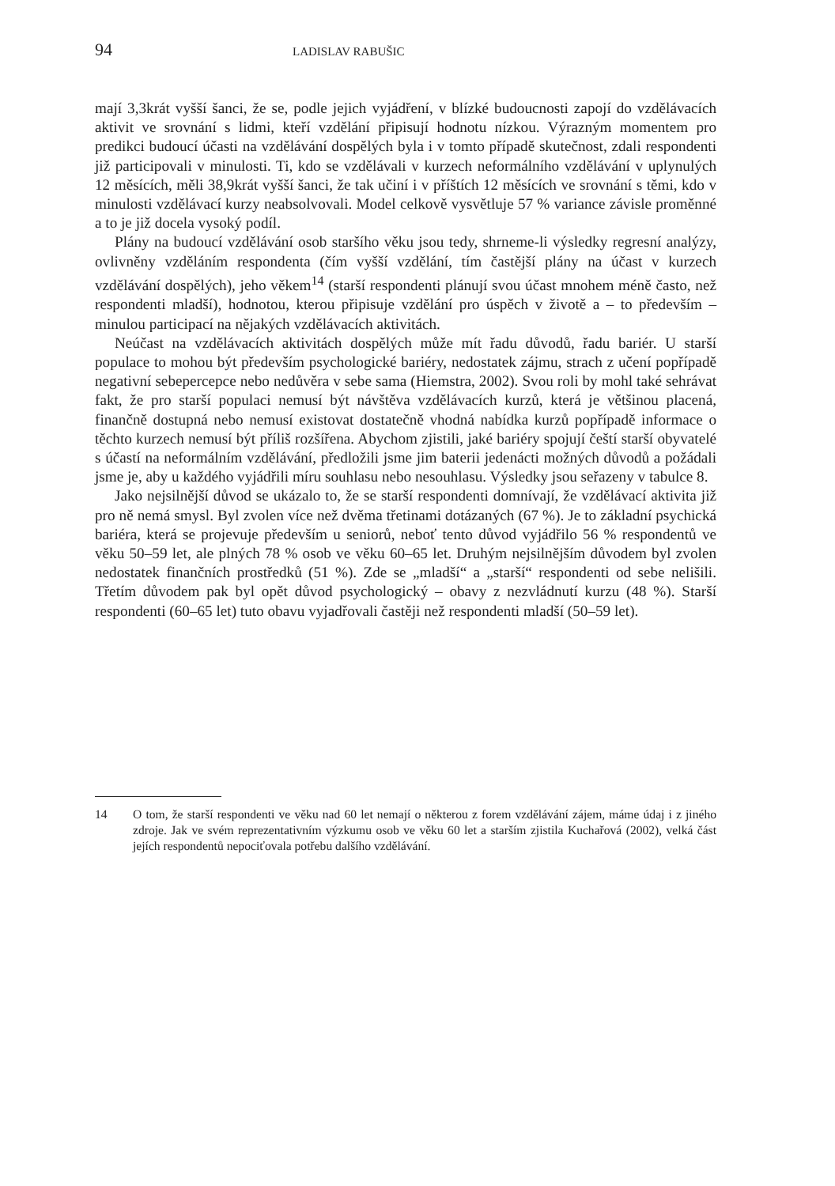94 LADISLAV RABUŠIC
mají 3,3krát vyšší šanci, že se, podle jejich vyjádření, v blízké budoucnosti zapojí do vzdělávacích aktivit ve srovnání s lidmi, kteří vzdělání připisují hodnotu nízkou. Výrazným momentem pro predikci budoucí účasti na vzdělávání dospělých byla i v tomto případě skutečnost, zdali respondenti již participovali v minulosti. Ti, kdo se vzdělávali v kurzech neformálního vzdělávání v uplynulých 12 měsících, měli 38,9krát vyšší šanci, že tak učiní i v příštích 12 měsících ve srovnání s těmi, kdo v minulosti vzdělávací kurzy neabsolvovali. Model celkově vysvětluje 57 % variance závisle proměnné a to je již docela vysoký podíl.
Plány na budoucí vzdělávání osob staršího věku jsou tedy, shrneme-li výsledky regresní analýzy, ovlivněny vzděláním respondenta (čím vyšší vzdělání, tím častější plány na účast v kurzech vzdělávání dospělých), jeho věkem<sup>14</sup> (starší respondenti plánují svou účast mnohem méně často, než respondenti mladší), hodnotou, kterou připisuje vzdělání pro úspěch v životě a – to především – minulou participací na nějakých vzdělávacích aktivitách.
Neúčast na vzdělávacích aktivitách dospělých může mít řadu důvodů, řadu bariér. U starší populace to mohou být především psychologické bariéry, nedostatek zájmu, strach z učení popřípadě negativní sebepercepce nebo nedůvěra v sebe sama (Hiemstra, 2002). Svou roli by mohl také sehrávat fakt, že pro starší populaci nemusí být návštěva vzdělávacích kurzů, která je většinou placená, finančně dostupná nebo nemusí existovat dostatečně vhodná nabídka kurzů popřípadě informace o těchto kurzech nemusí být příliš rozšířena. Abychom zjistili, jaké bariéry spojují čeští starší obyvatelé s účastí na neformálním vzdělávání, předložili jsme jim baterii jedenácti možných důvodů a požádali jsme je, aby u každého vyjádřili míru souhlasu nebo nesouhlasu. Výsledky jsou seřazeny v tabulce 8.
Jako nejsilnější důvod se ukázalo to, že se starší respondenti domnívají, že vzdělávací aktivita již pro ně nemá smysl. Byl zvolen více než dvěma třetinami dotázaných (67 %). Je to základní psychická bariéra, která se projevuje především u seniorů, neboť tento důvod vyjádřilo 56 % respondentů ve věku 50–59 let, ale plných 78 % osob ve věku 60–65 let. Druhým nejsilnějším důvodem byl zvolen nedostatek finančních prostředků (51 %). Zde se „mladší“ a „starší“ respondenti od sebe nelišili. Třetím důvodem pak byl opět důvod psychologický – obavy z nezvládnutí kurzu (48 %). Starší respondenti (60–65 let) tuto obavu vyjadřovali častěji než respondenti mladší (50–59 let).
14 O tom, že starší respondenti ve věku nad 60 let nemají o některou z forem vzdělávání zájem, máme údaj i z jiného zdroje. Jak ve svém reprezentativním výzkumu osob ve věku 60 let a starším zjistila Kuchařová (2002), velká část jejích respondentů nepociťovala potřebu dalšího vzdělávání.